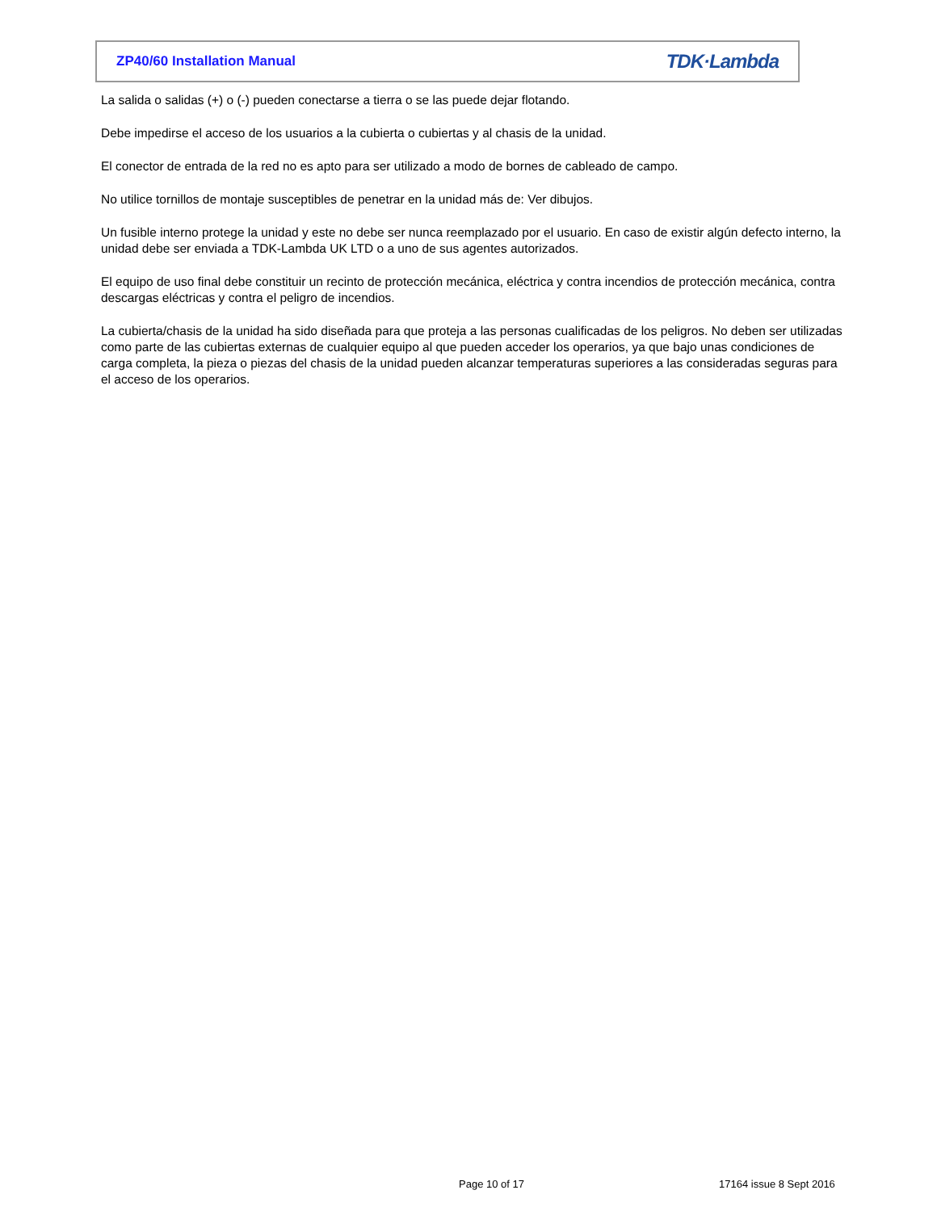ZP40/60 Installation Manual TDK·Lambda
La salida o salidas (+) o (-) pueden conectarse a tierra o se las puede dejar flotando.
Debe impedirse el acceso de los usuarios a la cubierta o cubiertas y al chasis de la unidad.
El conector de entrada de la red no es apto para ser utilizado a modo de bornes de cableado de campo.
No utilice tornillos de montaje susceptibles de penetrar en la unidad más de: Ver dibujos.
Un fusible interno protege la unidad y este no debe ser nunca reemplazado por el usuario. En caso de existir algún defecto interno, la unidad debe ser enviada a TDK-Lambda UK LTD o a uno de sus agentes autorizados.
El equipo de uso final debe constituir un recinto de protección mecánica, eléctrica y contra incendios de protección mecánica, contra descargas eléctricas y contra el peligro de incendios.
La cubierta/chasis de la unidad ha sido diseñada para que proteja a las personas cualificadas de los peligros. No deben ser utilizadas como parte de las cubiertas externas de cualquier equipo al que pueden acceder los operarios, ya que bajo unas condiciones de carga completa, la pieza o piezas del chasis de la unidad pueden alcanzar temperaturas superiores a las consideradas seguras para el acceso de los operarios.
Page 10 of 17 17164 issue 8 Sept 2016